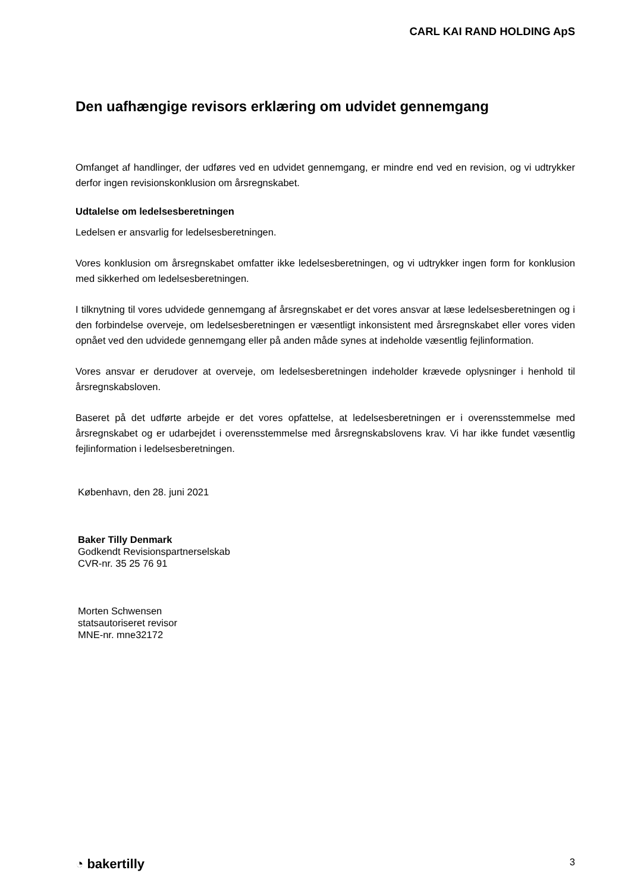CARL KAI RAND HOLDING ApS
Den uafhængige revisors erklæring om udvidet gennemgang
Omfanget af handlinger, der udføres ved en udvidet gennemgang, er mindre end ved en revision, og vi udtrykker derfor ingen revisionskonklusion om årsregnskabet.
Udtalelse om ledelsesberetningen
Ledelsen er ansvarlig for ledelsesberetningen.
Vores konklusion om årsregnskabet omfatter ikke ledelsesberetningen, og vi udtrykker ingen form for konklusion med sikkerhed om ledelsesberetningen.
I tilknytning til vores udvidede gennemgang af årsregnskabet er det vores ansvar at læse ledelsesberetningen og i den forbindelse overveje, om ledelsesberetningen er væsentligt inkonsistent med årsregnskabet eller vores viden opnået ved den udvidede gennemgang eller på anden måde synes at indeholde væsentlig fejlinformation.
Vores ansvar er derudover at overveje, om ledelsesberetningen indeholder krævede oplysninger i henhold til årsregnskabsloven.
Baseret på det udførte arbejde er det vores opfattelse, at ledelsesberetningen er i overensstemmelse med årsregnskabet og er udarbejdet i overensstemmelse med årsregnskabslovens krav. Vi har ikke fundet væsentlig fejlinformation i ledelsesberetningen.
København, den 28. juni 2021
Baker Tilly Denmark
Godkendt Revisionspartnerselskab
CVR-nr. 35 25 76 91
Morten Schwensen
statsautoriseret revisor
MNE-nr. mne32172
◔ bakertilly 3